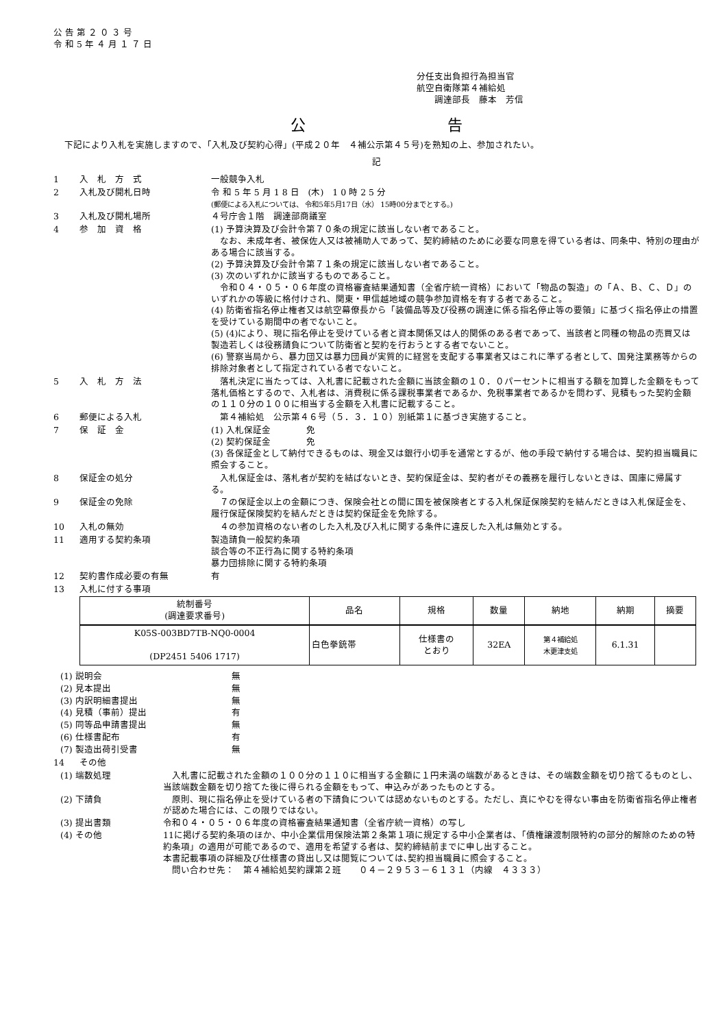公 告 第 ２ ０ ３ 号
令 和 5 年 ４ 月 １ ７ 日
分任支出負担行為担当官
航空自衛隊第４補給処
　　調達部長　藤本　芳信
公 告
下記により入札を実施しますので、「入札及び契約心得」(平成２０年　４補公示第４５号)を熟知の上、参加されたい。
記
1 入　札　方　式 一般競争入札
2 入札及び開札日時 令 和 5 年 5 月 1 8 日　(木)　1 0 時 2 5 分
(郵便による入札については、 令和5年5月17日（水） 15時00分までとする。)
3 入札及び開札場所 ４号庁舎１階　調達部商議室
4 参　加　資　格 (1) 予算決算及び会計令第７０条の規定に該当しない者であること。
　なお、未成年者、被保佐人又は被補助人であって、契約締結のために必要な同意を得ている者は、同条中、特別の理由がある場合に該当する。
(2) 予算決算及び会計令第７１条の規定に該当しない者であること。
(3) 次のいずれかに該当するものであること。
　令和０４・０５・０６年度の資格審査結果通知書（全省庁統一資格）において「物品の製造」の「Ａ、Ｂ、Ｃ、Ｄ」のいずれかの等級に格付けされ、関東・甲信越地域の競争参加資格を有する者であること。
(4) 防衛省指名停止権者又は航空幕僚長から「装備品等及び役務の調達に係る指名停止等の要領」に基づく指名停止の措置を受けている期間中の者でないこと。
(5) (4)により、現に指名停止を受けている者と資本関係又は人的関係のある者であって、当該者と同種の物品の売買又は製造若しくは役務請負について防衛省と契約を行おうとする者でないこと。
(6) 警察当局から、暴力団又は暴力団員が実質的に経営を支配する事業者又はこれに準ずる者として、国発注業務等からの排除対象者として指定されている者でないこと。
5 入　札　方　法 　落札決定に当たっては、入札書に記載された金額に当該金額の１０．０パーセントに相当する額を加算した金額をもって落札価格とするので、入札者は、消費税に係る課税事業者であるか、免税事業者であるかを問わず、見積もった契約金額の１１０分の１００に相当する金額を入札書に記載すること。
6 郵便による入札 　第４補給処　公示第４６号（５．３．１０）別紙第１に基づき実施すること。
7 保　証　金 (1) 入札保証金　　　　免
(2) 契約保証金　　　　免
(3) 各保証金として納付できるものは、現金又は銀行小切手を通常とするが、他の手段で納付する場合は、契約担当職員に照会すること。
8 保証金の処分 　入札保証金は、落札者が契約を結ばないとき、契約保証金は、契約者がその義務を履行しないときは、国庫に帰属する。
9 保証金の免除 　７の保証金以上の金額につき、保険会社との間に国を被保険者とする入札保証保険契約を結んだときは入札保証金を、履行保証保険契約を結んだときは契約保証金を免除する。
10 入札の無効 　４の参加資格のない者のした入札及び入札に関する条件に違反した入札は無効とする。
11 適用する契約条項 製造請負一般契約条項
談合等の不正行為に関する特約条項
暴力団排除に関する特約条項
12 契約書作成必要の有無 有
13 入札に付する事項
| 統制番号 (調達要求番号) | 品名 | 規格 | 数量 | 納地 | 納期 | 摘要 |
| --- | --- | --- | --- | --- | --- | --- |
| K05S-003BD7TB-NQ0-0004 (DP2451 5406 1717) | 白色拳銃帯 | 仕様書の とおり | 32EA | 第４補給処 木更津支処 | 6.1.31 | |
(1) 説明会 無
(2) 見本提出 無
(3) 内訳明細書提出 無
(4) 見積（事前）提出 有
(5) 同等品申請書提出 無
(6) 仕様書配布 有
(7) 製造出荷引受書 無
14 その他
(1) 端数処理 　入札書に記載された金額の１００分の１１０に相当する金額に１円未満の端数があるときは、その端数金額を切り捨てるものとし、当該端数金額を切り捨てた後に得られる金額をもって、申込みがあったものとする。
(2) 下請負 　原則、現に指名停止を受けている者の下請負については認めないものとする。ただし、真にやむを得ない事由を防衛省指名停止権者が認めた場合には、この限りではない。
(3) 提出書類 令和０４・０５・０６年度の資格審査結果通知書（全省庁統一資格）の写し
(4) その他 11に掲げる契約条項のほか、中小企業信用保険法第２条第１項に規定する中小企業者は、「債権譲渡制限特約の部分的解除のための特約条項」の適用が可能であるので、適用を希望する者は、契約締結前までに申し出すること。
本書記載事項の詳細及び仕様書の貸出し又は閲覧については､契約担当職員に照会すること。
　問い合わせ先：　第４補給処契約課第２班　　０４－２９５３－６１３１（内線　４３３３）